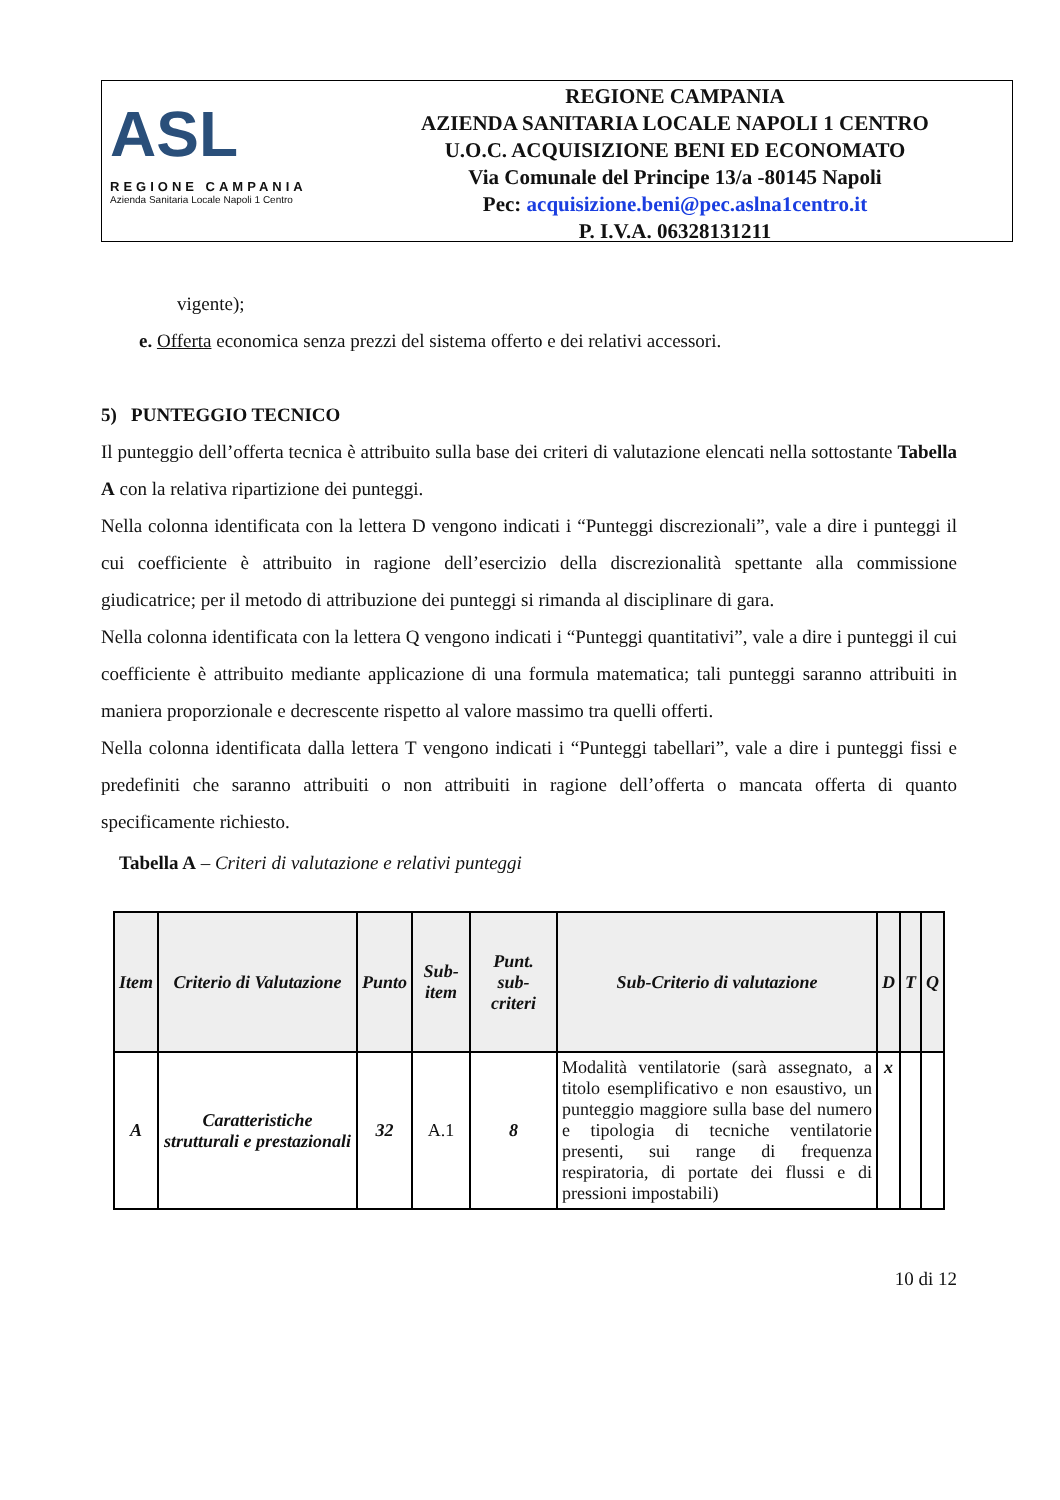ASL
REGIONE CAMPANIA
Azienda Sanitaria Locale Napoli 1 Centro
REGIONE CAMPANIA
AZIENDA SANITARIA LOCALE NAPOLI 1 CENTRO
U.O.C. ACQUISIZIONE BENI ED ECONOMATO
Via Comunale del Principe 13/a -80145 Napoli
Pec: acquisizione.beni@pec.aslna1centro.it
P. I.V.A. 06328131211
vigente);
e. Offerta economica senza prezzi del sistema offerto e dei relativi accessori.
5) PUNTEGGIO TECNICO
Il punteggio dell’offerta tecnica è attribuito sulla base dei criteri di valutazione elencati nella sottostante Tabella A con la relativa ripartizione dei punteggi.
Nella colonna identificata con la lettera D vengono indicati i “Punteggi discrezionali”, vale a dire i punteggi il cui coefficiente è attribuito in ragione dell’esercizio della discrezionalità spettante alla commissione giudicatrice; per il metodo di attribuzione dei punteggi si rimanda al disciplinare di gara.
Nella colonna identificata con la lettera Q vengono indicati i “Punteggi quantitativi”, vale a dire i punteggi il cui coefficiente è attribuito mediante applicazione di una formula matematica; tali punteggi saranno attribuiti in maniera proporzionale e decrescente rispetto al valore massimo tra quelli offerti.
Nella colonna identificata dalla lettera T vengono indicati i “Punteggi tabellari”, vale a dire i punteggi fissi e predefiniti che saranno attribuiti o non attribuiti in ragione dell’offerta o mancata offerta di quanto specificamente richiesto.
Tabella A – Criteri di valutazione e relativi punteggi
| Item | Criterio di Valutazione | Punto | Sub-item | Punt. sub-criteri | Sub-Criterio di valutazione | D | T | Q |
| --- | --- | --- | --- | --- | --- | --- | --- | --- |
| A | Caratteristiche strutturali e prestazionali | 32 | A.1 | 8 | Modalità ventilatorie (sarà assegnato, a titolo esemplificativo e non esaustivo, un punteggio maggiore sulla base del numero e tipologia di tecniche ventilatorie presenti, sui range di frequenza respiratoria, di portate dei flussi e di pressioni impostabili) | x | | |
10 di 12